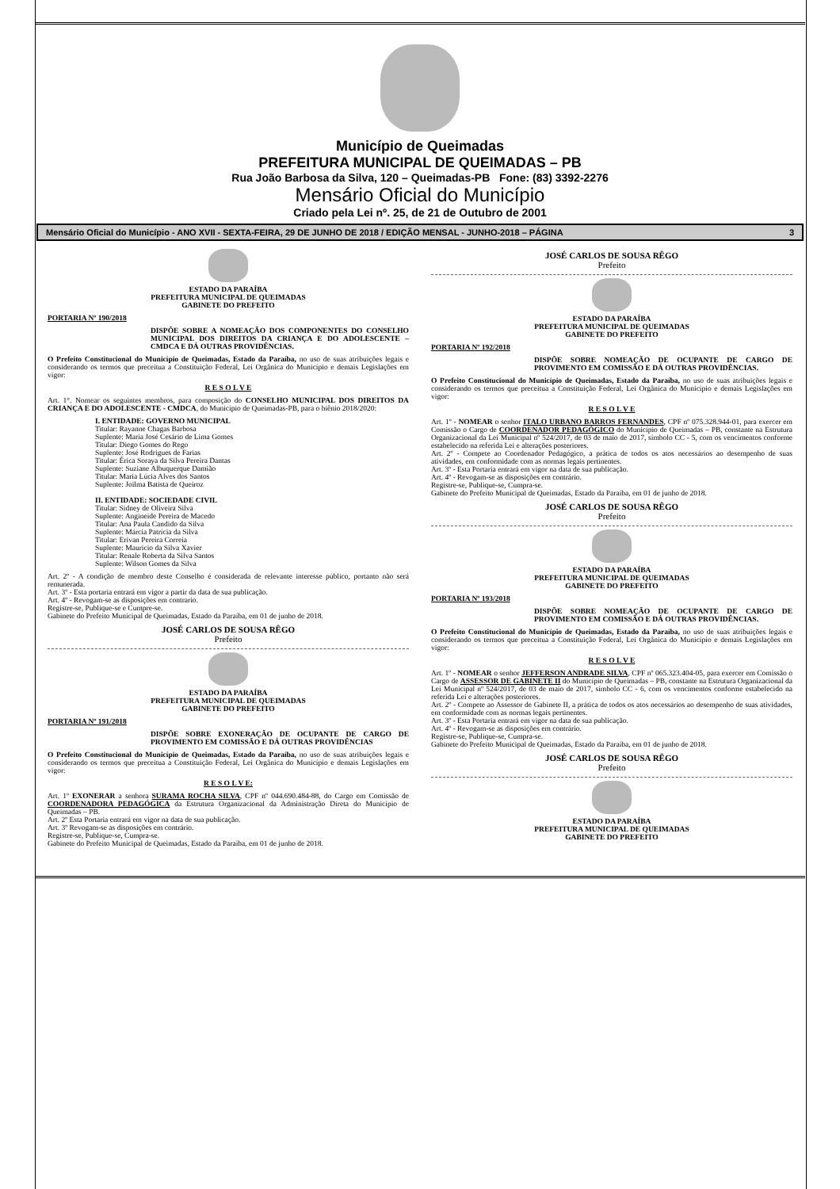Município de Queimadas
PREFEITURA MUNICIPAL DE QUEIMADAS – PB
Rua João Barbosa da Silva, 120 – Queimadas-PB Fone: (83) 3392-2276
Mensário Oficial do Município
Criado pela Lei nº. 25, de 21 de Outubro de 2001
Mensário Oficial do Município - ANO XVII - SEXTA-FEIRA, 29 DE JUNHO DE 2018 / EDIÇÃO MENSAL - JUNHO-2018 – PÁGINA 3
ESTADO DA PARAÍBA
PREFEITURA MUNICIPAL DE QUEIMADAS
GABINETE DO PREFEITO
PORTARIA Nº 190/2018
DISPÕE SOBRE A NOMEAÇÃO DOS COMPONENTES DO CONSELHO MUNICIPAL DOS DIREITOS DA CRIANÇA E DO ADOLESCENTE – CMDCA E DÁ OUTRAS PROVIDÊNCIAS.
O Prefeito Constitucional do Município de Queimadas, Estado da Paraíba, no uso de suas atribuições legais e considerando os termos que preceitua a Constituição Federal, Lei Orgânica do Município e demais Legislações em vigor:
R E S O L V E
Art. 1°. Nomear os seguintes membros, para composição do CONSELHO MUNICIPAL DOS DIREITOS DA CRIANÇA E DO ADOLESCENTE - CMDCA, do Município de Queimadas-PB, para o biênio 2018/2020:
I. ENTIDADE: GOVERNO MUNICIPAL
Titular: Rayanne Chagas Barbosa
Suplente: Maria José Cesário de Lima Gomes
Titular: Diego Gomes do Rego
Suplente: José Rodrigues de Farias
Titular: Érica Soraya da Silva Pereira Dantas
Suplente: Suziane Albuquerque Damião
Titular: Maria Lúcia Alves dos Santos
Suplente: Joilma Batista de Queiroz
II. ENTIDADE: SOCIEDADE CIVIL
Titular: Sidney de Oliveira Silva
Suplente: Angineide Pereira de Macedo
Titular: Ana Paula Candido da Silva
Suplente: Márcia Patrícia da Silva
Titular: Erivan Pereira Correia
Suplente: Mauricio da Silva Xavier
Titular: Renale Roberta da Silva Santos
Suplente: Wilson Gomes da Silva
Art. 2º - A condição de membro deste Conselho é considerada de relevante interesse público, portanto não será remunerada.
Art. 3º - Esta portaria entrará em vigor a partir da data de sua publicação.
Art. 4º - Revogam-se as disposições em contrario.
Registre-se, Publique-se e Cumpre-se.
Gabinete do Prefeito Municipal de Queimadas, Estado da Paraíba, em 01 de junho de 2018.
JOSÉ CARLOS DE SOUSA RÊGO
Prefeito
ESTADO DA PARAÍBA
PREFEITURA MUNICIPAL DE QUEIMADAS
GABINETE DO PREFEITO
PORTARIA Nº 191/2018
DISPÕE SOBRE EXONERAÇÃO DE OCUPANTE DE CARGO DE PROVIMENTO EM COMISSÃO E DÁ OUTRAS PROVIDÊNCIAS
O Prefeito Constitucional do Município de Queimadas, Estado da Paraíba, no uso de suas atribuições legais e considerando os termos que preceitua a Constituição Federal, Lei Orgânica do Município e demais Legislações em vigor:
R E S O L V E:
Art. 1º EXONERAR a senhora SURAMA ROCHA SILVA, CPF nº 044.690.484-88, do Cargo em Comissão de COORDENADORA PEDAGÓGICA da Estrutura Organizacional da Administração Direta do Município de Queimadas – PB.
Art. 2º Esta Portaria entrará em vigor na data de sua publicação.
Art. 3º Revogam-se as disposições em contrário.
Registre-se, Publique-se, Cumpra-se.
Gabinete do Prefeito Municipal de Queimadas, Estado da Paraíba, em 01 de junho de 2018.
JOSÉ CARLOS DE SOUSA RÊGO
Prefeito
ESTADO DA PARAÍBA
PREFEITURA MUNICIPAL DE QUEIMADAS
GABINETE DO PREFEITO
PORTARIA Nº 192/2018
DISPÕE SOBRE NOMEAÇÃO DE OCUPANTE DE CARGO DE PROVIMENTO EM COMISSÃO E DÁ OUTRAS PROVIDÊNCIAS.
O Prefeito Constitucional do Município de Queimadas, Estado da Paraíba, no uso de suas atribuições legais e considerando os termos que preceitua a Constituição Federal, Lei Orgânica do Município e demais Legislações em vigor:
R E S O L V E
Art. 1º - NOMEAR o senhor ITALO URBANO BARROS FERNANDES, CPF nº 075.328.944-01, para exercer em Comissão o Cargo de COORDENADOR PEDAGÓGICO do Município de Queimadas – PB, constante na Estrutura Organizacional da Lei Municipal nº 524/2017, de 03 de maio de 2017, símbolo CC - 5, com os vencimentos conforme estabelecido na referida Lei e alterações posteriores.
Art. 2º - Compete ao Coordenador Pedagógico, a prática de todos os atos necessários ao desempenho de suas atividades, em conformidade com as normas legais pertinentes.
Art. 3º - Esta Portaria entrará em vigor na data de sua publicação.
Art. 4º - Revogam-se as disposições em contrário.
Registre-se, Publique-se, Cumpra-se.
Gabinete do Prefeito Municipal de Queimadas, Estado da Paraíba, em 01 de junho de 2018.
JOSÉ CARLOS DE SOUSA RÊGO
Prefeito
ESTADO DA PARAÍBA
PREFEITURA MUNICIPAL DE QUEIMADAS
GABINETE DO PREFEITO
PORTARIA Nº 193/2018
DISPÕE SOBRE NOMEAÇÃO DE OCUPANTE DE CARGO DE PROVIMENTO EM COMISSÃO E DÁ OUTRAS PROVIDÊNCIAS.
O Prefeito Constitucional do Município de Queimadas, Estado da Paraíba, no uso de suas atribuições legais e considerando os termos que preceitua a Constituição Federal, Lei Orgânica do Município e demais Legislações em vigor:
R E S O L V E
Art. 1º - NOMEAR o senhor JEFFERSON ANDRADE SILVA, CPF nº 065.323.404-05, para exercer em Comissão o Cargo de ASSESSOR DE GABINETE II do Município de Queimadas – PB, constante na Estrutura Organizacional da Lei Municipal nº 524/2017, de 03 de maio de 2017, símbolo CC - 6, com os vencimentos conforme estabelecido na referida Lei e alterações posteriores.
Art. 2º - Compete ao Assessor de Gabinete II, a prática de todos os atos necessários ao desempenho de suas atividades, em conformidade com as normas legais pertinentes.
Art. 3º - Esta Portaria entrará em vigor na data de sua publicação.
Art. 4º - Revogam-se as disposições em contrário.
Registre-se, Publique-se, Cumpra-se.
Gabinete do Prefeito Municipal de Queimadas, Estado da Paraíba, em 01 de junho de 2018.
JOSÉ CARLOS DE SOUSA RÊGO
Prefeito
ESTADO DA PARAÍBA
PREFEITURA MUNICIPAL DE QUEIMADAS
GABINETE DO PREFEITO